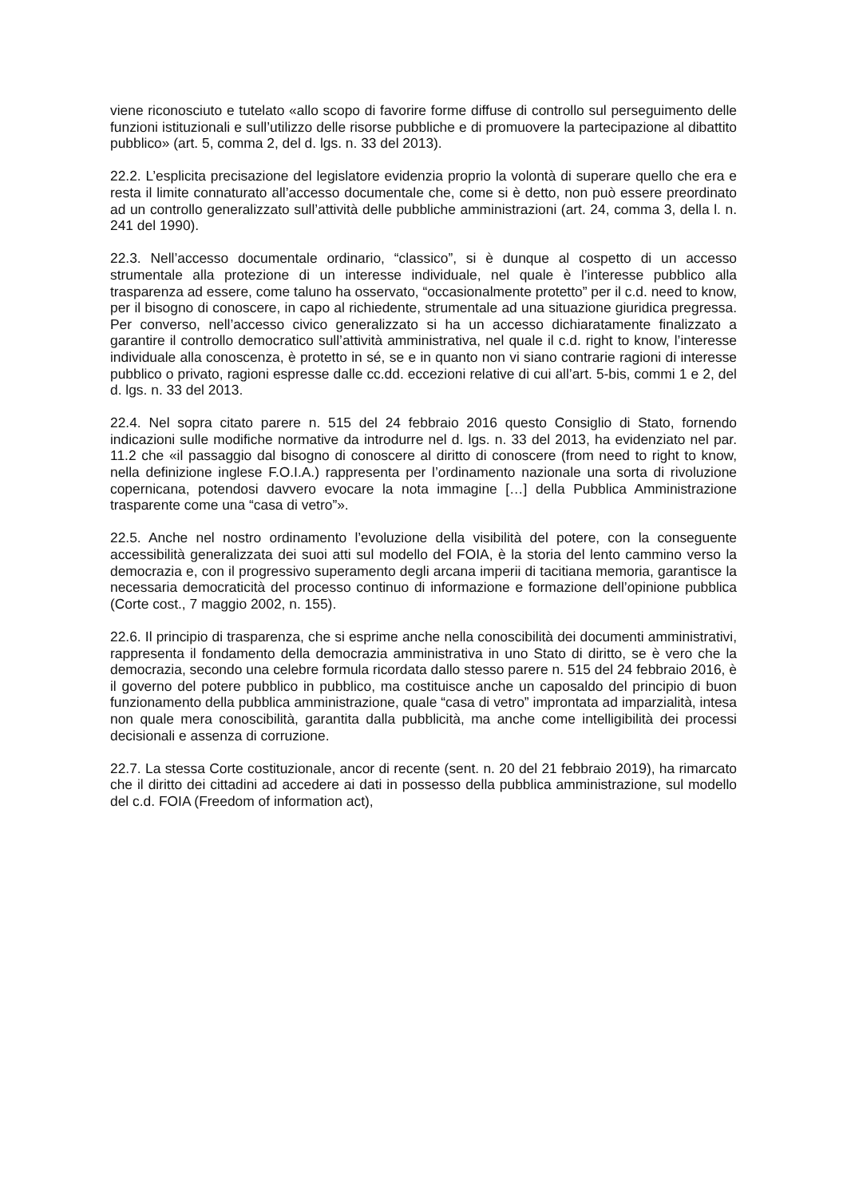viene riconosciuto e tutelato «allo scopo di favorire forme diffuse di controllo sul perseguimento delle funzioni istituzionali e sull’utilizzo delle risorse pubbliche e di promuovere la partecipazione al dibattito pubblico» (art. 5, comma 2, del d. lgs. n. 33 del 2013).
22.2. L’esplicita precisazione del legislatore evidenzia proprio la volontà di superare quello che era e resta il limite connaturato all’accesso documentale che, come si è detto, non può essere preordinato ad un controllo generalizzato sull’attività delle pubbliche amministrazioni (art. 24, comma 3, della l. n. 241 del 1990).
22.3. Nell’accesso documentale ordinario, “classico”, si è dunque al cospetto di un accesso strumentale alla protezione di un interesse individuale, nel quale è l’interesse pubblico alla trasparenza ad essere, come taluno ha osservato, “occasionalmente protetto” per il c.d. need to know, per il bisogno di conoscere, in capo al richiedente, strumentale ad una situazione giuridica pregressa. Per converso, nell’accesso civico generalizzato si ha un accesso dichiaratamente finalizzato a garantire il controllo democratico sull’attività amministrativa, nel quale il c.d. right to know, l’interesse individuale alla conoscenza, è protetto in sé, se e in quanto non vi siano contrarie ragioni di interesse pubblico o privato, ragioni espresse dalle cc.dd. eccezioni relative di cui all’art. 5-bis, commi 1 e 2, del d. lgs. n. 33 del 2013.
22.4. Nel sopra citato parere n. 515 del 24 febbraio 2016 questo Consiglio di Stato, fornendo indicazioni sulle modifiche normative da introdurre nel d. lgs. n. 33 del 2013, ha evidenziato nel par. 11.2 che «il passaggio dal bisogno di conoscere al diritto di conoscere (from need to right to know, nella definizione inglese F.O.I.A.) rappresenta per l’ordinamento nazionale una sorta di rivoluzione copernicana, potendosi davvero evocare la nota immagine […] della Pubblica Amministrazione trasparente come una “casa di vetro”».
22.5. Anche nel nostro ordinamento l’evoluzione della visibilità del potere, con la conseguente accessibilità generalizzata dei suoi atti sul modello del FOIA, è la storia del lento cammino verso la democrazia e, con il progressivo superamento degli arcana imperii di tacitiana memoria, garantisce la necessaria democraticità del processo continuo di informazione e formazione dell’opinione pubblica (Corte cost., 7 maggio 2002, n. 155).
22.6. Il principio di trasparenza, che si esprime anche nella conoscibilità dei documenti amministrativi, rappresenta il fondamento della democrazia amministrativa in uno Stato di diritto, se è vero che la democrazia, secondo una celebre formula ricordata dallo stesso parere n. 515 del 24 febbraio 2016, è il governo del potere pubblico in pubblico, ma costituisce anche un caposaldo del principio di buon funzionamento della pubblica amministrazione, quale “casa di vetro” improntata ad imparzialità, intesa non quale mera conoscibilità, garantita dalla pubblicità, ma anche come intelligibilità dei processi decisionali e assenza di corruzione.
22.7. La stessa Corte costituzionale, ancor di recente (sent. n. 20 del 21 febbraio 2019), ha rimarcato che il diritto dei cittadini ad accedere ai dati in possesso della pubblica amministrazione, sul modello del c.d. FOIA (Freedom of information act),